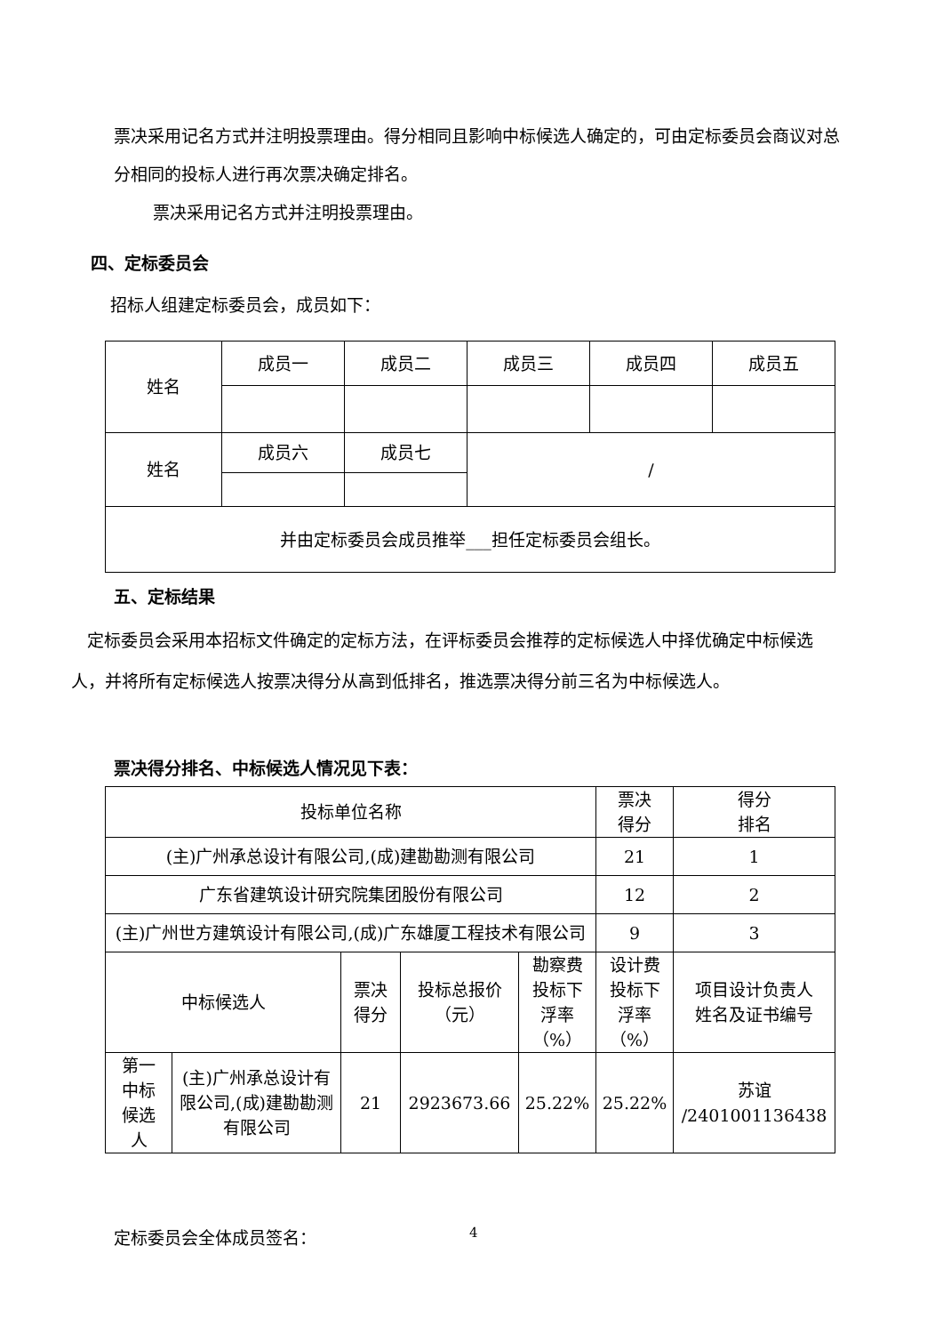票决采用记名方式并注明投票理由。得分相同且影响中标候选人确定的，可由定标委员会商议对总分相同的投标人进行再次票决确定排名。
票决采用记名方式并注明投票理由。
四、定标委员会
招标人组建定标委员会，成员如下：
| 姓名 | 成员一 | 成员二 | 成员三 | 成员四 | 成员五 |
| 姓名 | 成员六 | 成员七 | / | | |
| 并由定标委员会成员推举___担任定标委员会组长。 | | | | | |
五、定标结果
定标委员会采用本招标文件确定的定标方法，在评标委员会推荐的定标候选人中择优确定中标候选人，并将所有定标候选人按票决得分从高到低排名，推选票决得分前三名为中标候选人。
票决得分排名、中标候选人情况见下表：
| 投标单位名称 | | | | | 票决 得分 | 得分 排名 |
| (主)广州承总设计有限公司,(成)建勘勘测有限公司 | | | | | 21 | 1 |
| 广东省建筑设计研究院集团股份有限公司 | | | | | 12 | 2 |
| (主)广州世方建筑设计有限公司,(成)广东雄厦工程技术有限公司 | | | | | 9 | 3 |
| 中标候选人 | | 票决 得分 | 投标总报价 （元） | 勘察费 投标下 浮率 （%） | 设计费 投标下 浮率 （%） | 项目设计负责人 姓名及证书编号 |
| 第一 中标 候选 人 | (主)广州承总设计有限公司,(成)建勘勘测有限公司 | 21 | 2923673.66 | 25.22% | 25.22% | 苏谊 /2401001136438 |
定标委员会全体成员签名： 4